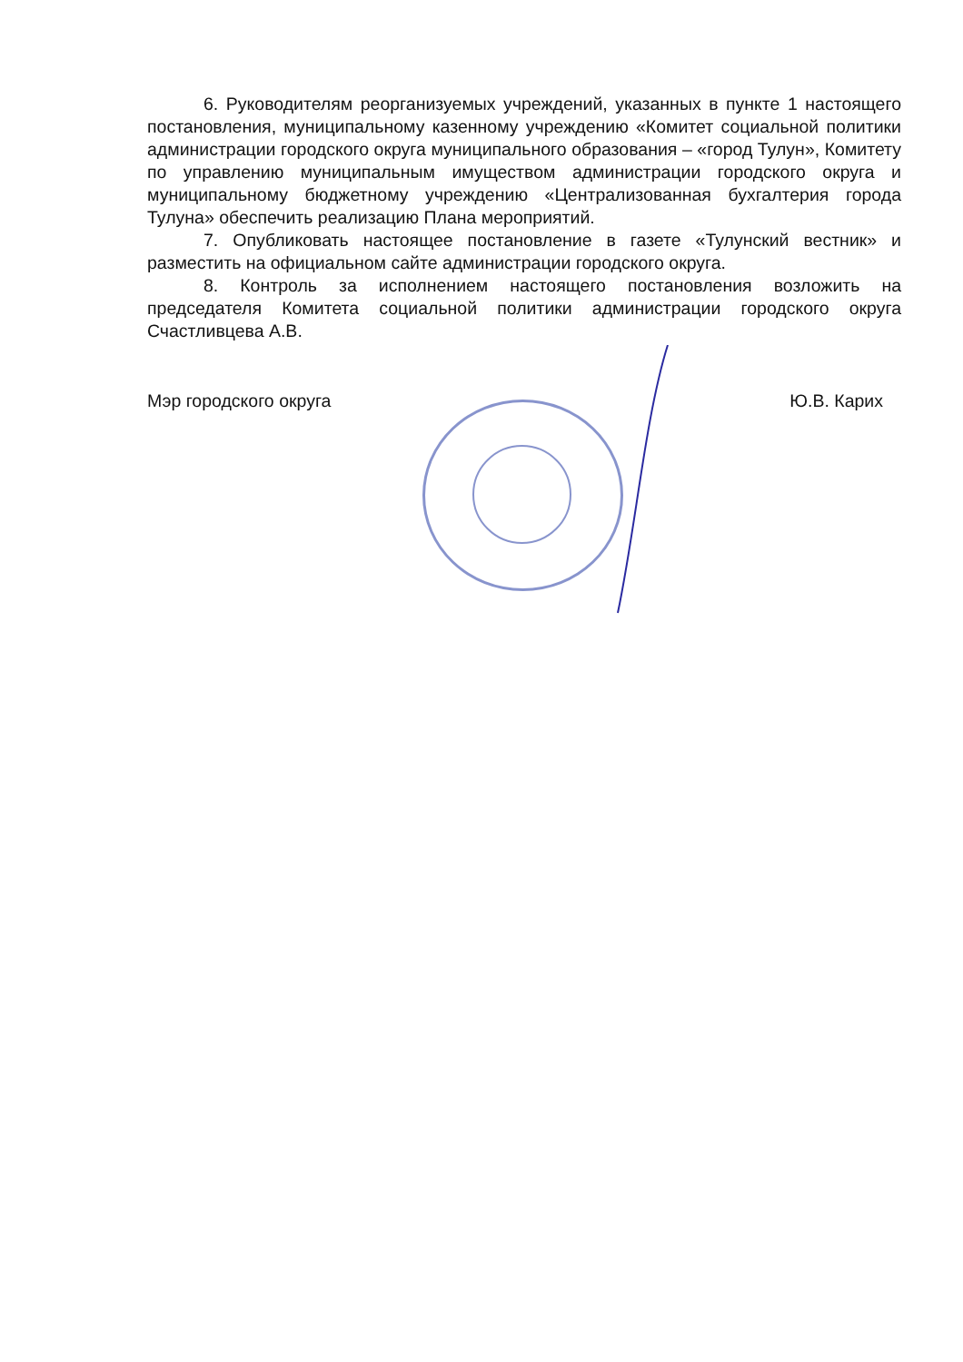6. Руководителям реорганизуемых учреждений, указанных в пункте 1 настоящего постановления, муниципальному казенному учреждению «Комитет социальной политики администрации городского округа муниципального образования – «город Тулун», Комитету по управлению муниципальным имуществом администрации городского округа и муниципальному бюджетному учреждению «Централизованная бухгалтерия города Тулуна» обеспечить реализацию Плана мероприятий.
7. Опубликовать настоящее постановление в газете «Тулунский вестник» и разместить на официальном сайте администрации городского округа.
8. Контроль за исполнением настоящего постановления возложить на председателя Комитета социальной политики администрации городского округа Счастливцева А.В.
Мэр городского округа Ю.В. Карих